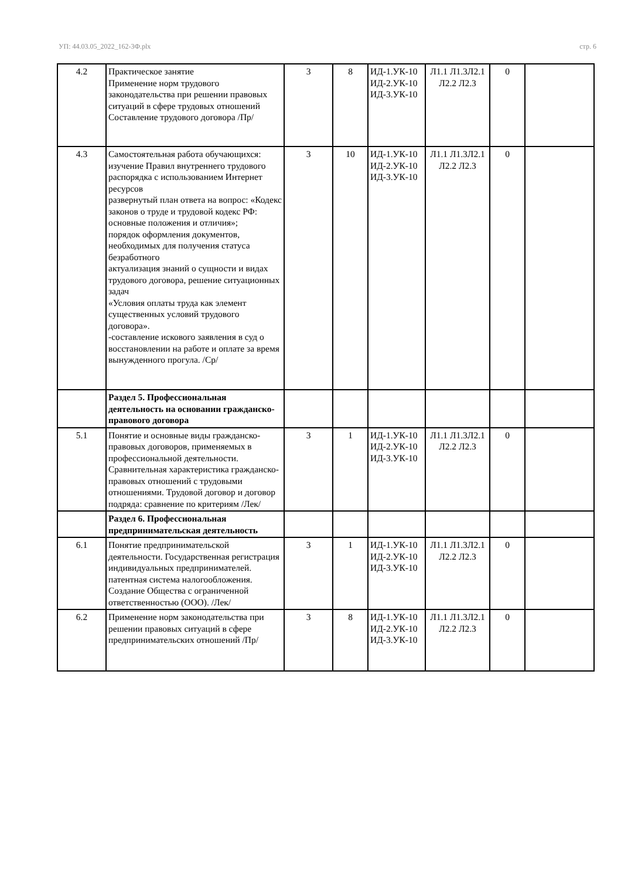УП: 44.03.05_2022_162-3Ф.plx стр. 6
| 4.2 | Практическое занятие Применение норм трудового законодательства при решении правовых ситуаций в сфере трудовых отношений Составление трудового договора /Пр/ | 3 | 8 | ИД-1.УК-10 ИД-2.УК-10 ИД-3.УК-10 | Л1.1 Л1.3Л2.1 Л2.2 Л2.3 | 0 | |
| 4.3 | Самостоятельная работа обучающихся: изучение Правил внутреннего трудового распорядка с использованием Интернет ресурсов развернутый план ответа на вопрос: «Кодекс законов о труде и трудовой кодекс РФ: основные положения и отличия»; порядок оформления документов, необходимых для получения статуса безработного актуализация знаний о сущности и видах трудового договора, решение ситуационных задач «Условия оплаты труда как элемент существенных условий трудового договора». -составление искового заявления в суд о восстановлении на работе и оплате за время вынужденного прогула. /Ср/ | 3 | 10 | ИД-1.УК-10 ИД-2.УК-10 ИД-3.УК-10 | Л1.1 Л1.3Л2.1 Л2.2 Л2.3 | 0 | |
| | Раздел 5. Профессиональная деятельность на основании гражданско- правового договора | | | | | | |
| 5.1 | Понятие и основные виды гражданско-правовых договоров, применяемых в профессиональной деятельности. Сравнительная характеристика гражданско-правовых отношений с трудовыми отношениями. Трудовой договор и договор подряда: сравнение по критериям /Лек/ | 3 | 1 | ИД-1.УК-10 ИД-2.УК-10 ИД-3.УК-10 | Л1.1 Л1.3Л2.1 Л2.2 Л2.3 | 0 | |
| | Раздел 6. Профессиональная предпринимательская деятельность | | | | | | |
| 6.1 | Понятие предпринимательской деятельности. Государственная регистрация индивидуальных предпринимателей. патентная система налогообложения. Создание Общества с ограниченной ответственностью (ООО). /Лек/ | 3 | 1 | ИД-1.УК-10 ИД-2.УК-10 ИД-3.УК-10 | Л1.1 Л1.3Л2.1 Л2.2 Л2.3 | 0 | |
| 6.2 | Применение норм законодательства при решении правовых ситуаций в сфере предпринимательских отношений /Пр/ | 3 | 8 | ИД-1.УК-10 ИД-2.УК-10 ИД-3.УК-10 | Л1.1 Л1.3Л2.1 Л2.2 Л2.3 | 0 | |